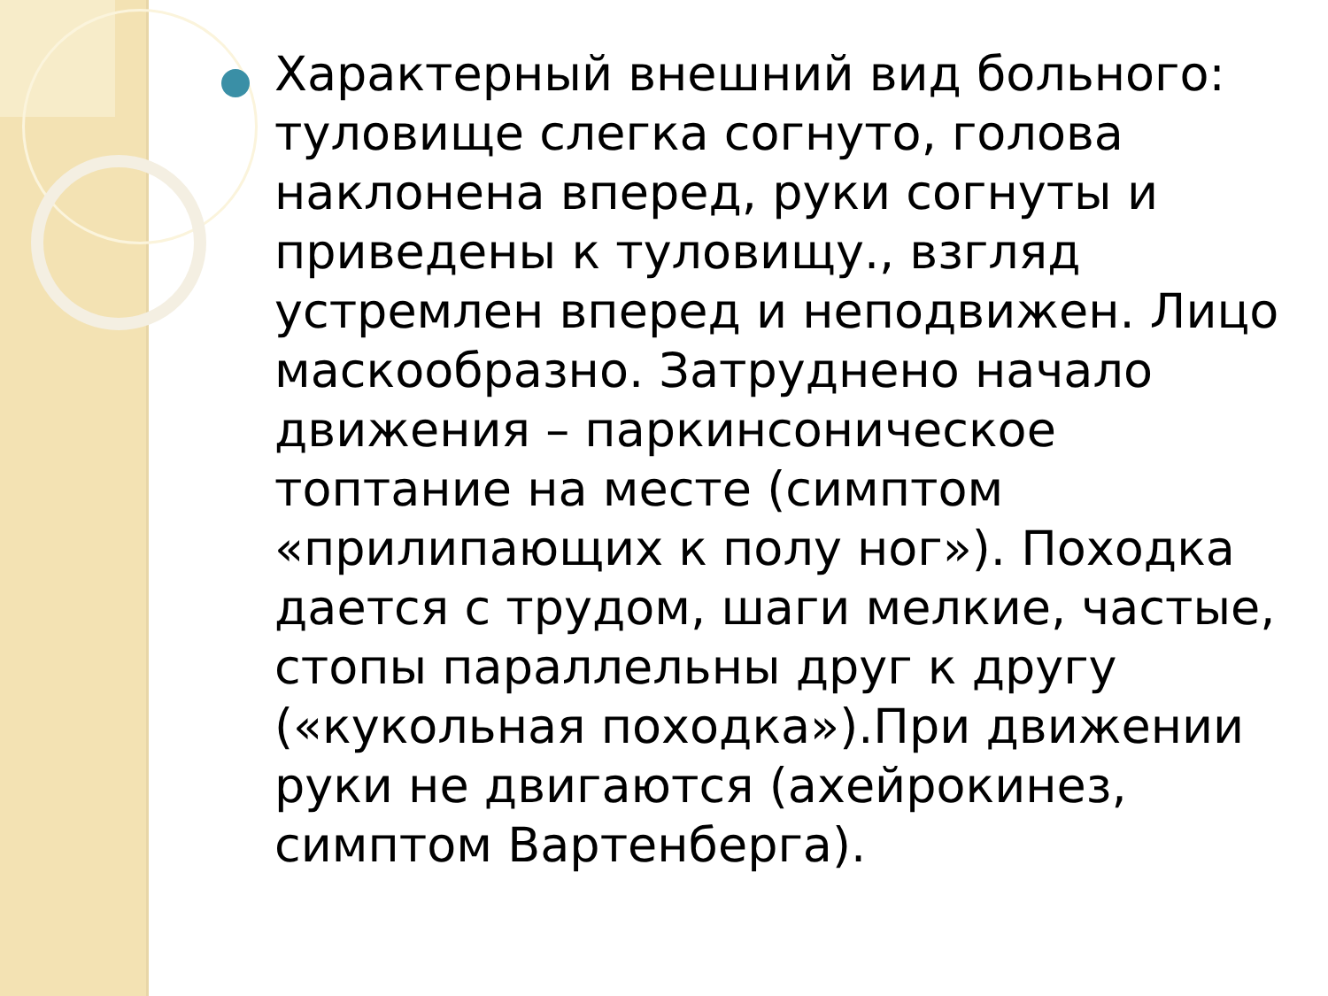Характерный внешний вид больного: туловище слегка согнуто, голова наклонена вперед, руки согнуты и приведены к туловищу., взгляд устремлен вперед и неподвижен. Лицо маскообразно. Затруднено начало движения – паркинсоническое топтание на месте (симптом «прилипающих к полу ног»). Походка дается с трудом, шаги мелкие, частые, стопы параллельны друг к другу («кукольная походка»).При движении руки не двигаются (ахейрокинез, симптом Вартенберга).